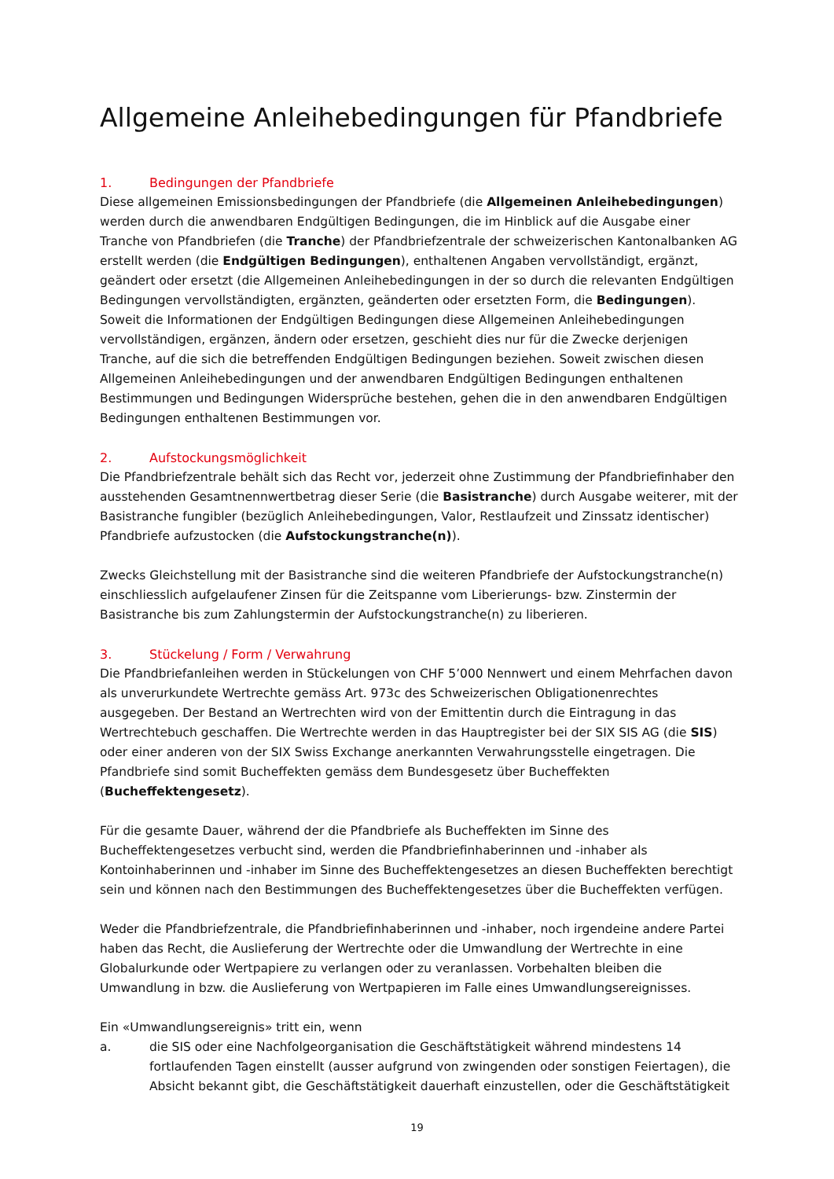Allgemeine Anleihebedingungen für Pfandbriefe
1. Bedingungen der Pfandbriefe
Diese allgemeinen Emissionsbedingungen der Pfandbriefe (die Allgemeinen Anleihebedingungen) werden durch die anwendbaren Endgültigen Bedingungen, die im Hinblick auf die Ausgabe einer Tranche von Pfandbriefen (die Tranche) der Pfandbriefzentrale der schweizerischen Kantonalbanken AG erstellt werden (die Endgültigen Bedingungen), enthaltenen Angaben vervollständigt, ergänzt, geändert oder ersetzt (die Allgemeinen Anleihebedingungen in der so durch die relevanten Endgültigen Bedingungen vervollständigten, ergänzten, geänderten oder ersetzten Form, die Bedingungen). Soweit die Informationen der Endgültigen Bedingungen diese Allgemeinen Anleihebedingungen vervollständigen, ergänzen, ändern oder ersetzen, geschieht dies nur für die Zwecke derjenigen Tranche, auf die sich die betreffenden Endgültigen Bedingungen beziehen. Soweit zwischen diesen Allgemeinen Anleihebedingungen und der anwendbaren Endgültigen Bedingungen enthaltenen Bestimmungen und Bedingungen Widersprüche bestehen, gehen die in den anwendbaren Endgültigen Bedingungen enthaltenen Bestimmungen vor.
2. Aufstockungsmöglichkeit
Die Pfandbriefzentrale behält sich das Recht vor, jederzeit ohne Zustimmung der Pfandbriefinhaber den ausstehenden Gesamtnennwertbetrag dieser Serie (die Basistranche) durch Ausgabe weiterer, mit der Basistranche fungibler (bezüglich Anleihebedingungen, Valor, Restlaufzeit und Zinssatz identischer) Pfandbriefe aufzustocken (die Aufstockungstranche(n)).
Zwecks Gleichstellung mit der Basistranche sind die weiteren Pfandbriefe der Aufstockungstranche(n) einschliesslich aufgelaufener Zinsen für die Zeitspanne vom Liberierungs- bzw. Zinstermin der Basistranche bis zum Zahlungstermin der Aufstockungstranche(n) zu liberieren.
3. Stückelung / Form / Verwahrung
Die Pfandbriefanleihen werden in Stückelungen von CHF 5’000 Nennwert und einem Mehrfachen davon als unverurkundete Wertrechte gemäss Art. 973c des Schweizerischen Obligationenrechtes ausgegeben. Der Bestand an Wertrechten wird von der Emittentin durch die Eintragung in das Wertrechtebuch geschaffen. Die Wertrechte werden in das Hauptregister bei der SIX SIS AG (die SIS) oder einer anderen von der SIX Swiss Exchange anerkannten Verwahrungsstelle eingetragen. Die Pfandbriefe sind somit Bucheffekten gemäss dem Bundesgesetz über Bucheffekten (Bucheffektengesetz).
Für die gesamte Dauer, während der die Pfandbriefe als Bucheffekten im Sinne des Bucheffektengesetzes verbucht sind, werden die Pfandbriefinhaberinnen und -inhaber als Kontoinhaberinnen und -inhaber im Sinne des Bucheffektengesetzes an diesen Bucheffekten berechtigt sein und können nach den Bestimmungen des Bucheffektengesetzes über die Bucheffekten verfügen.
Weder die Pfandbriefzentrale, die Pfandbriefinhaberinnen und -inhaber, noch irgendeine andere Partei haben das Recht, die Auslieferung der Wertrechte oder die Umwandlung der Wertrechte in eine Globalurkunde oder Wertpapiere zu verlangen oder zu veranlassen. Vorbehalten bleiben die Umwandlung in bzw. die Auslieferung von Wertpapieren im Falle eines Umwandlungsereignisses.
Ein «Umwandlungsereignis» tritt ein, wenn
a. die SIS oder eine Nachfolgeorganisation die Geschäftstätigkeit während mindestens 14 fortlaufenden Tagen einstellt (ausser aufgrund von zwingenden oder sonstigen Feiertagen), die Absicht bekannt gibt, die Geschäftstätigkeit dauerhaft einzustellen, oder die Geschäftstätigkeit
19